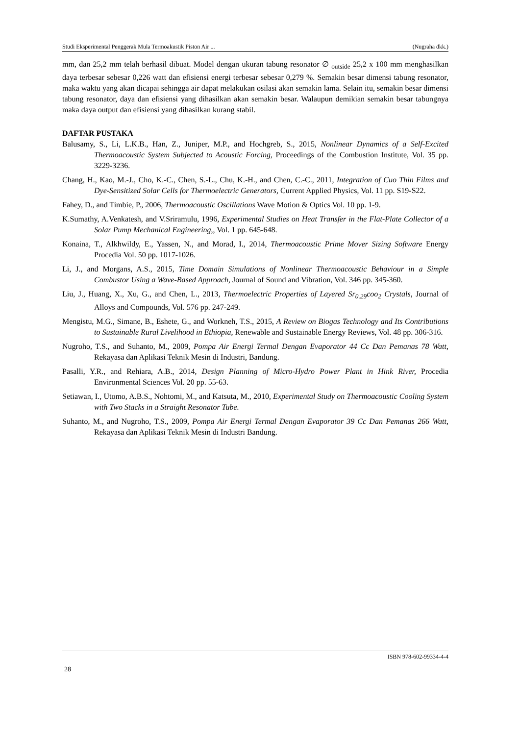Studi Eksperimental Penggerak Mula Termoakustik Piston Air ... (Nugraha dkk.)
mm, dan 25,2 mm telah berhasil dibuat. Model dengan ukuran tabung resonator ∅ <sub>outside</sub> 25,2 x 100 mm menghasilkan daya terbesar sebesar 0,226 watt dan efisiensi energi terbesar sebesar 0,279 %. Semakin besar dimensi tabung resonator, maka waktu yang akan dicapai sehingga air dapat melakukan osilasi akan semakin lama. Selain itu, semakin besar dimensi tabung resonator, daya dan efisiensi yang dihasilkan akan semakin besar. Walaupun demikian semakin besar tabungnya maka daya output dan efisiensi yang dihasilkan kurang stabil.
DAFTAR PUSTAKA
Balusamy, S., Li, L.K.B., Han, Z., Juniper, M.P., and Hochgreb, S., 2015, Nonlinear Dynamics of a Self-Excited Thermoacoustic System Subjected to Acoustic Forcing, Proceedings of the Combustion Institute, Vol. 35 pp. 3229-3236.
Chang, H., Kao, M.-J., Cho, K.-C., Chen, S.-L., Chu, K.-H., and Chen, C.-C., 2011, Integration of Cuo Thin Films and Dye-Sensitized Solar Cells for Thermoelectric Generators, Current Applied Physics, Vol. 11 pp. S19-S22.
Fahey, D., and Timbie, P., 2006, Thermoacoustic Oscillations Wave Motion & Optics Vol. 10 pp. 1-9.
K.Sumathy, A.Venkatesh, and V.Sriramulu, 1996, Experimental Studies on Heat Transfer in the Flat-Plate Collector of a Solar Pump Mechanical Engineering,, Vol. 1 pp. 645-648.
Konaina, T., Alkhwildy, E., Yassen, N., and Morad, I., 2014, Thermoacoustic Prime Mover Sizing Software Energy Procedia Vol. 50 pp. 1017-1026.
Li, J., and Morgans, A.S., 2015, Time Domain Simulations of Nonlinear Thermoacoustic Behaviour in a Simple Combustor Using a Wave-Based Approach, Journal of Sound and Vibration, Vol. 346 pp. 345-360.
Liu, J., Huang, X., Xu, G., and Chen, L., 2013, Thermoelectric Properties of Layered Sr<sub>0.29</sub>coo<sub>2</sub> Crystals, Journal of Alloys and Compounds, Vol. 576 pp. 247-249.
Mengistu, M.G., Simane, B., Eshete, G., and Workneh, T.S., 2015, A Review on Biogas Technology and Its Contributions to Sustainable Rural Livelihood in Ethiopia, Renewable and Sustainable Energy Reviews, Vol. 48 pp. 306-316.
Nugroho, T.S., and Suhanto, M., 2009, Pompa Air Energi Termal Dengan Evaporator 44 Cc Dan Pemanas 78 Watt, Rekayasa dan Aplikasi Teknik Mesin di Industri, Bandung.
Pasalli, Y.R., and Rehiara, A.B., 2014, Design Planning of Micro-Hydro Power Plant in Hink River, Procedia Environmental Sciences Vol. 20 pp. 55-63.
Setiawan, I., Utomo, A.B.S., Nohtomi, M., and Katsuta, M., 2010, Experimental Study on Thermoacoustic Cooling System with Two Stacks in a Straight Resonator Tube.
Suhanto, M., and Nugroho, T.S., 2009, Pompa Air Energi Termal Dengan Evaporator 39 Cc Dan Pemanas 266 Watt, Rekayasa dan Aplikasi Teknik Mesin di Industri Bandung.
ISBN 978-602-99334-4-4
28